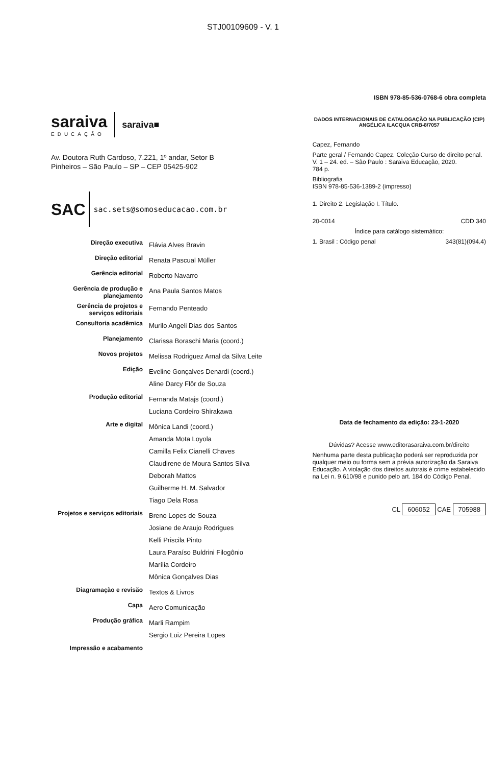STJ00109609 - V. 1
saraiva
EDUCAÇÃO
saraiva■
Av. Doutora Ruth Cardoso, 7.221, 1º andar, Setor B
Pinheiros – São Paulo – SP – CEP 05425-902
SAC sac.sets@somoseducacao.com.br
| Direção executiva | Flávia Alves Bravin |
| Direção editorial | Renata Pascual Müller |
| Gerência editorial | Roberto Navarro |
| Gerência de produção e planejamento | Ana Paula Santos Matos |
| Gerência de projetos e serviços editoriais | Fernando Penteado |
| Consultoria acadêmica | Murilo Angeli Dias dos Santos |
| Planejamento | Clarissa Boraschi Maria (coord.) |
| Novos projetos | Melissa Rodriguez Arnal da Silva Leite |
| Edição | Eveline Gonçalves Denardi (coord.) Aline Darcy Flôr de Souza |
| Produção editorial | Fernanda Matajs (coord.) Luciana Cordeiro Shirakawa |
| Arte e digital | Mônica Landi (coord.) Amanda Mota Loyola Camilla Felix Cianelli Chaves Claudirene de Moura Santos Silva Deborah Mattos Guilherme H. M. Salvador Tiago Dela Rosa |
| Projetos e serviços editoriais | Breno Lopes de Souza Josiane de Araujo Rodrigues Kelli Priscila Pinto Laura Paraíso Buldrini Filogônio Marília Cordeiro Mônica Gonçalves Dias |
| Diagramação e revisão | Textos & Livros |
| Capa | Aero Comunicação |
| Produção gráfica | Marli Rampim Sergio Luiz Pereira Lopes |
| Impressão e acabamento | |
ISBN 978-85-536-0768-6 obra completa
DADOS INTERNACIONAIS DE CATALOGAÇÃO NA PUBLICAÇÃO (CIP)
ANGÉLICA ILACQUA CRB-8/7057
Capez, Fernando
Parte geral / Fernando Capez. Coleção Curso de direito penal. V. 1 – 24. ed. – São Paulo : Saraiva Educação, 2020.
784 p.
Bibliografia
ISBN 978-85-536-1389-2 (impresso)
1. Direito 2. Legislação I. Título.
20-0014 CDD 340
Índice para catálogo sistemático:
1. Brasil : Código penal 343(81)(094.4)
Data de fechamento da edição: 23-1-2020
Dúvidas? Acesse www.editorasaraiva.com.br/direito
Nenhuma parte desta publicação poderá ser reproduzida por qualquer meio ou forma sem a prévia autorização da Saraiva Educação. A violação dos direitos autorais é crime estabelecido na Lei n. 9.610/98 e punido pelo art. 184 do Código Penal.
CL 606052 CAE 705988